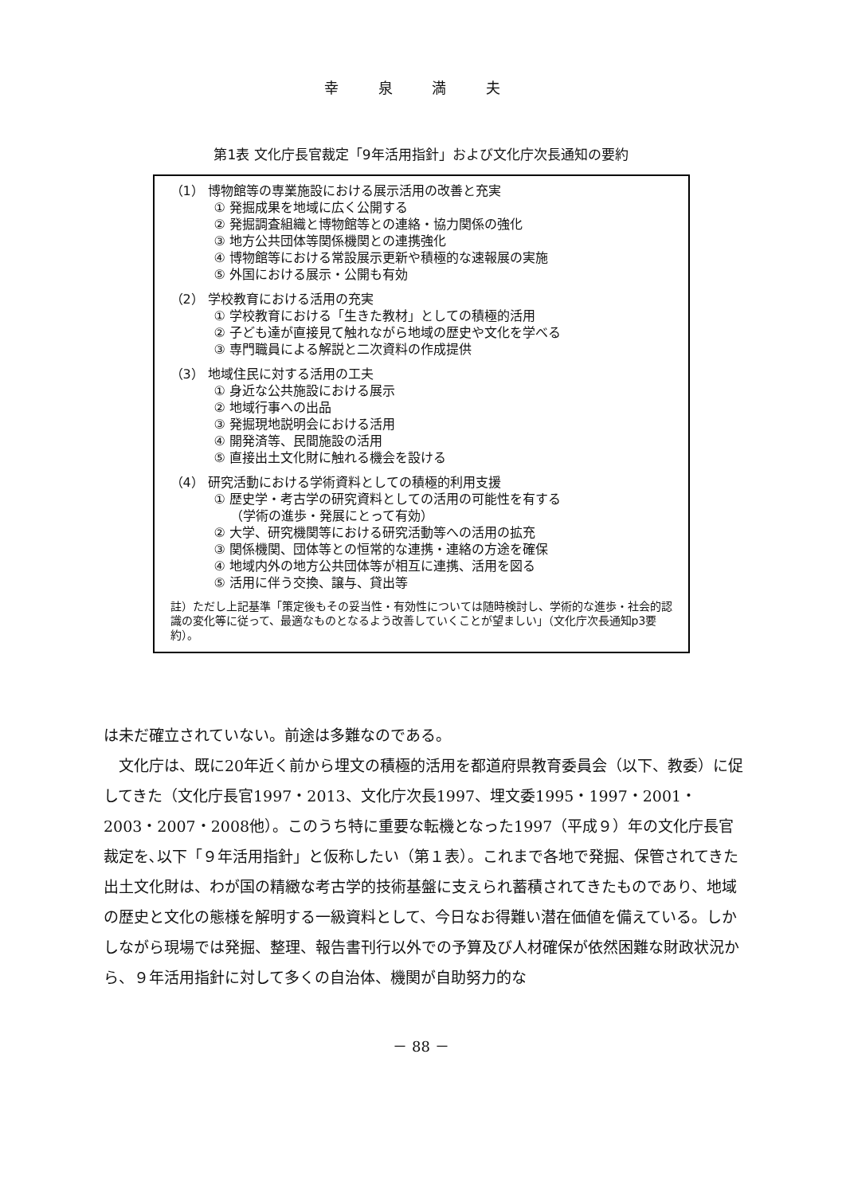幸 泉 満 夫
第1表 文化庁長官裁定「9年活用指針」および文化庁次長通知の要約
（1） 博物館等の専業施設における展示活用の改善と充実
① 発掘成果を地域に広く公開する
② 発掘調査組織と博物館等との連絡・協力関係の強化
③ 地方公共団体等関係機関との連携強化
④ 博物館等における常設展示更新や積極的な速報展の実施
⑤ 外国における展示・公開も有効
（2） 学校教育における活用の充実
① 学校教育における「生きた教材」としての積極的活用
② 子ども達が直接見て触れながら地域の歴史や文化を学べる
③ 専門職員による解説と二次資料の作成提供
（3） 地域住民に対する活用の工夫
① 身近な公共施設における展示
② 地域行事への出品
③ 発掘現地説明会における活用
④ 開発済等、民間施設の活用
⑤ 直接出土文化財に触れる機会を設ける
（4） 研究活動における学術資料としての積極的利用支援
① 歴史学・考古学の研究資料としての活用の可能性を有する
（学術の進歩・発展にとって有効）
② 大学、研究機関等における研究活動等への活用の拡充
③ 関係機関、団体等との恒常的な連携・連絡の方途を確保
④ 地域内外の地方公共団体等が相互に連携、活用を図る
⑤ 活用に伴う交換、譲与、貸出等
註）ただし上記基準「策定後もその妥当性・有効性については随時検討し、学術的な進歩・社会的認識の変化等に従って、最適なものとなるよう改善していくことが望ましい」（文化庁次長通知p3要約）。
は未だ確立されていない。前途は多難なのである。
　文化庁は、既に20年近く前から埋文の積極的活用を都道府県教育委員会（以下、教委）に促してきた（文化庁長官1997・2013、文化庁次長1997、埋文委1995・1997・2001・2003・2007・2008他）。このうち特に重要な転機となった1997（平成９）年の文化庁長官裁定を､以下「９年活用指針」と仮称したい（第１表）。これまで各地で発掘、保管されてきた出土文化財は、わが国の精緻な考古学的技術基盤に支えられ蓄積されてきたものであり、地域の歴史と文化の態様を解明する一級資料として、今日なお得難い潜在価値を備えている。しかしながら現場では発掘、整理、報告書刊行以外での予算及び人材確保が依然困難な財政状況から、９年活用指針に対して多くの自治体、機関が自助努力的な
－ 88 －